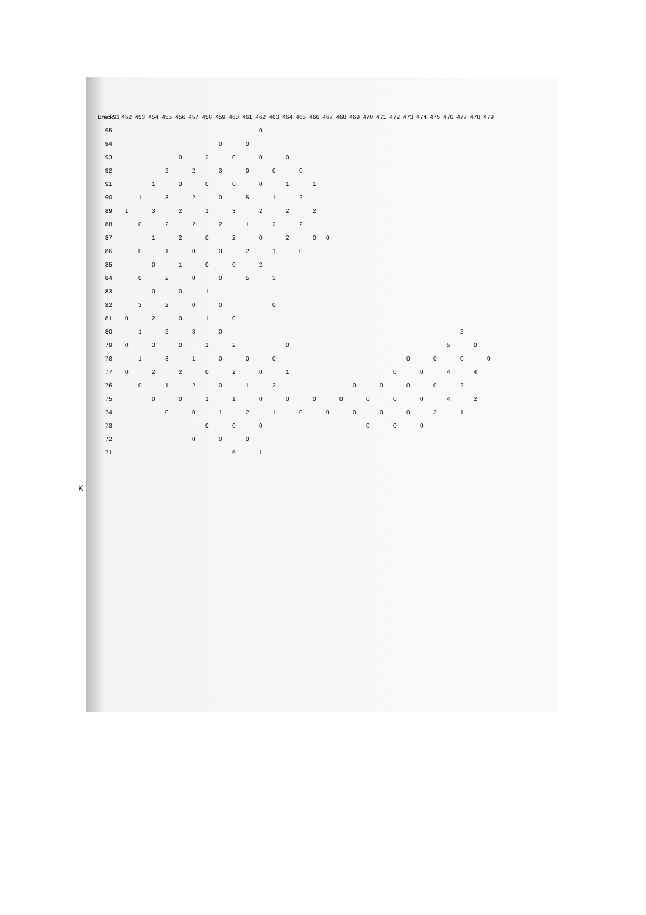| Brack91 | 452 | 453 | 454 | 455 | 456 | 457 | 458 | 459 | 460 | 461 | 462 | 463 | 464 | 465 | 466 | 467 | 468 | 469 | 470 | 471 | 472 | 473 | 474 | 475 | 476 | 477 | 478 | 479 |
| --- | --- | --- | --- | --- | --- | --- | --- | --- | --- | --- | --- | --- | --- | --- | --- | --- | --- | --- | --- | --- | --- | --- | --- | --- | --- | --- | --- | --- |
| 95 | | | | | | | | | | | 0 | | | | | | | | | | | | | | | | | |
| 94 | | | | | | | | 0 | | 0 | | | | | | | | | | | | | | | | | | |
| 93 | | | | | 0 | | 2 | | 0 | | 0 | | 0 | | | | | | | | | | | | | | | |
| 92 | | | | 2 | | 2 | | 3 | | 0 | | 0 | | 0 | | | | | | | | | | | | | | |
| 91 | | | 1 | | 3 | | 0 | | 0 | | 0 | | 1 | | 1 | | | | | | | | | | | | | |
| 90 | | 1 | | 3 | | 2 | | 0 | | 5 | | 1 | | 2 | | | | | | | | | | | | | | |
| 89 | 1 | | 3 | | 2 | | 1 | | 3 | | 2 | | 2 | | 2 | | | | | | | | | | | | | |
| 88 | | 0 | | 2 | | 2 | | 2 | | 1 | | 2 | | 2 | | | | | | | | | | | | | | |
| 87 | | | 1 | | 2 | | 0 | | 2 | | 0 | | 2 | | 0 | 0 | | | | | | | | | | | | |
| 86 | | 0 | | 1 | | 0 | | 0 | | 2 | | 1 | | 0 | | | | | | | | | | | | | | |
| 85 | | | 0 | | 1 | | 0 | | 0 | | 2 | | | | | | | | | | | | | | | | | |
| 84 | | 0 | | 2 | | 0 | | 0 | | 5 | | 3 | | | | | | | | | | | | | | | | |
| 83 | | | 0 | | 0 | | 1 | | | | | | | | | | | | | | | | | | | | | |
| 82 | | 3 | | 2 | | 0 | | 0 | | | | 0 | | | | | | | | | | | | | | | | |
| 81 | 0 | | 2 | | 0 | | 1 | | 0 | | | | | | | | | | | | | | | | | | | |
| 80 | | 1 | | 2 | | 3 | | 0 | | | | | | | | | | | | | | | | | | 2 | | |
| 79 | 0 | | 3 | | 0 | | 1 | | 2 | | | | 0 | | | | | | | | | | | | 5 | | 0 | |
| 78 | | 1 | | 3 | | 1 | | 0 | | 0 | | 0 | | | | | | | | | | 0 | | 0 | | 0 | | 0 |
| 77 | 0 | | 2 | | 2 | | 0 | | 2 | | 0 | | 1 | | | | | | | | 0 | | 0 | | 4 | | 4 | |
| 76 | | 0 | | 1 | | 2 | | 0 | | 1 | | 2 | | | | | | 0 | | 0 | | 0 | | 0 | | 2 | | |
| 75 | | | 0 | | 0 | | 1 | | 1 | | 0 | | 0 | | 0 | | 0 | | 0 | | 0 | | 0 | | 4 | | 2 | |
| 74 | | | | 0 | | 0 | | 1 | | 2 | | 1 | | 0 | | 0 | | 0 | | 0 | | 0 | | 3 | | 1 | | |
| 73 | | | | | | | 0 | | 0 | | 0 | | | | | | | | 0 | | 0 | | 0 | | | | | |
| 72 | | | | | | 0 | | 0 | | 0 | | | | | | | | | | | | | | | | | | |
| 71 | | | | | | | | | 5 | | 1 | | | | | | | | | | | | | | | | | |
K